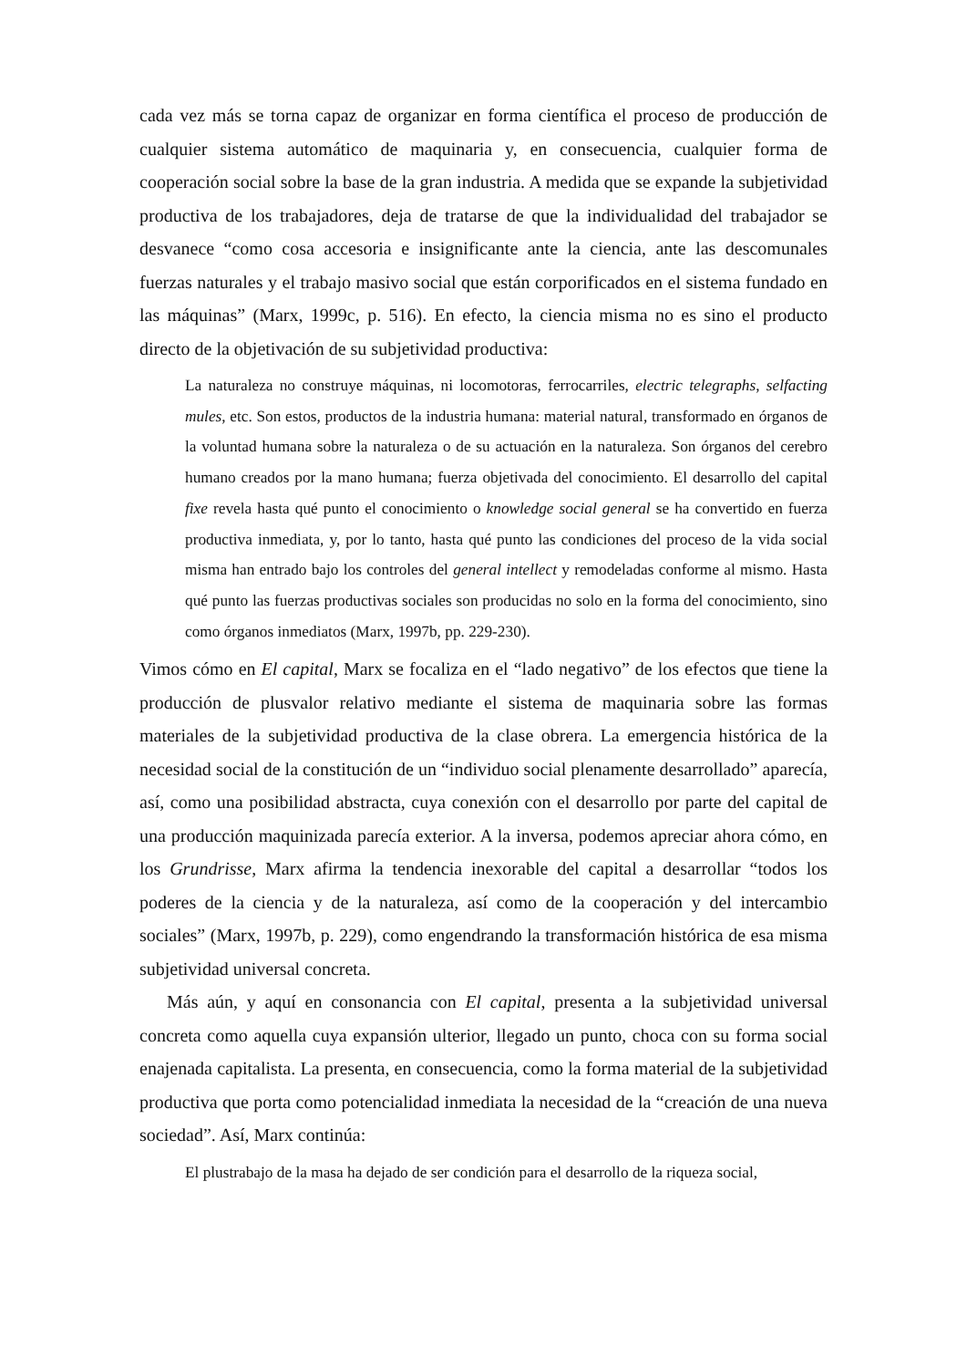cada vez más se torna capaz de organizar en forma científica el proceso de producción de cualquier sistema automático de maquinaria y, en consecuencia, cualquier forma de cooperación social sobre la base de la gran industria. A medida que se expande la subjetividad productiva de los trabajadores, deja de tratarse de que la individualidad del trabajador se desvanece “como cosa accesoria e insignificante ante la ciencia, ante las descomunales fuerzas naturales y el trabajo masivo social que están corporificados en el sistema fundado en las máquinas” (Marx, 1999c, p. 516). En efecto, la ciencia misma no es sino el producto directo de la objetivación de su subjetividad productiva:
La naturaleza no construye máquinas, ni locomotoras, ferrocarriles, electric telegraphs, selfacting mules, etc. Son estos, productos de la industria humana: material natural, transformado en órganos de la voluntad humana sobre la naturaleza o de su actuación en la naturaleza. Son órganos del cerebro humano creados por la mano humana; fuerza objetivada del conocimiento. El desarrollo del capital fixe revela hasta qué punto el conocimiento o knowledge social general se ha convertido en fuerza productiva inmediata, y, por lo tanto, hasta qué punto las condiciones del proceso de la vida social misma han entrado bajo los controles del general intellect y remodeladas conforme al mismo. Hasta qué punto las fuerzas productivas sociales son producidas no solo en la forma del conocimiento, sino como órganos inmediatos (Marx, 1997b, pp. 229-230).
Vimos cómo en El capital, Marx se focaliza en el “lado negativo” de los efectos que tiene la producción de plusvalor relativo mediante el sistema de maquinaria sobre las formas materiales de la subjetividad productiva de la clase obrera. La emergencia histórica de la necesidad social de la constitución de un “individuo social plenamente desarrollado” aparecía, así, como una posibilidad abstracta, cuya conexión con el desarrollo por parte del capital de una producción maquinizada parecía exterior. A la inversa, podemos apreciar ahora cómo, en los Grundrisse, Marx afirma la tendencia inexorable del capital a desarrollar “todos los poderes de la ciencia y de la naturaleza, así como de la cooperación y del intercambio sociales” (Marx, 1997b, p. 229), como engendrando la transformación histórica de esa misma subjetividad universal concreta.
Más aún, y aquí en consonancia con El capital, presenta a la subjetividad universal concreta como aquella cuya expansión ulterior, llegado un punto, choca con su forma social enajenada capitalista. La presenta, en consecuencia, como la forma material de la subjetividad productiva que porta como potencialidad inmediata la necesidad de la “creación de una nueva sociedad”. Así, Marx continúa:
El plustrabajo de la masa ha dejado de ser condición para el desarrollo de la riqueza social,